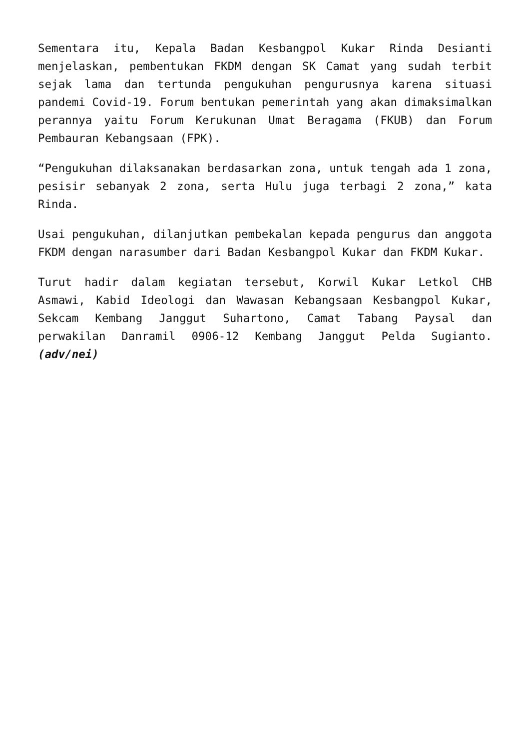Sementara itu, Kepala Badan Kesbangpol Kukar Rinda Desianti menjelaskan, pembentukan FKDM dengan SK Camat yang sudah terbit sejak lama dan tertunda pengukuhan pengurusnya karena situasi pandemi Covid-19. Forum bentukan pemerintah yang akan dimaksimalkan perannya yaitu Forum Kerukunan Umat Beragama (FKUB) dan Forum Pembauran Kebangsaan (FPK).
“Pengukuhan dilaksanakan berdasarkan zona, untuk tengah ada 1 zona, pesisir sebanyak 2 zona, serta Hulu juga terbagi 2 zona,” kata Rinda.
Usai pengukuhan, dilanjutkan pembekalan kepada pengurus dan anggota FKDM dengan narasumber dari Badan Kesbangpol Kukar dan FKDM Kukar.
Turut hadir dalam kegiatan tersebut, Korwil Kukar Letkol CHB Asmawi, Kabid Ideologi dan Wawasan Kebangsaan Kesbangpol Kukar, Sekcam Kembang Janggut Suhartono, Camat Tabang Paysal dan perwakilan Danramil 0906-12 Kembang Janggut Pelda Sugianto. (adv/nei)